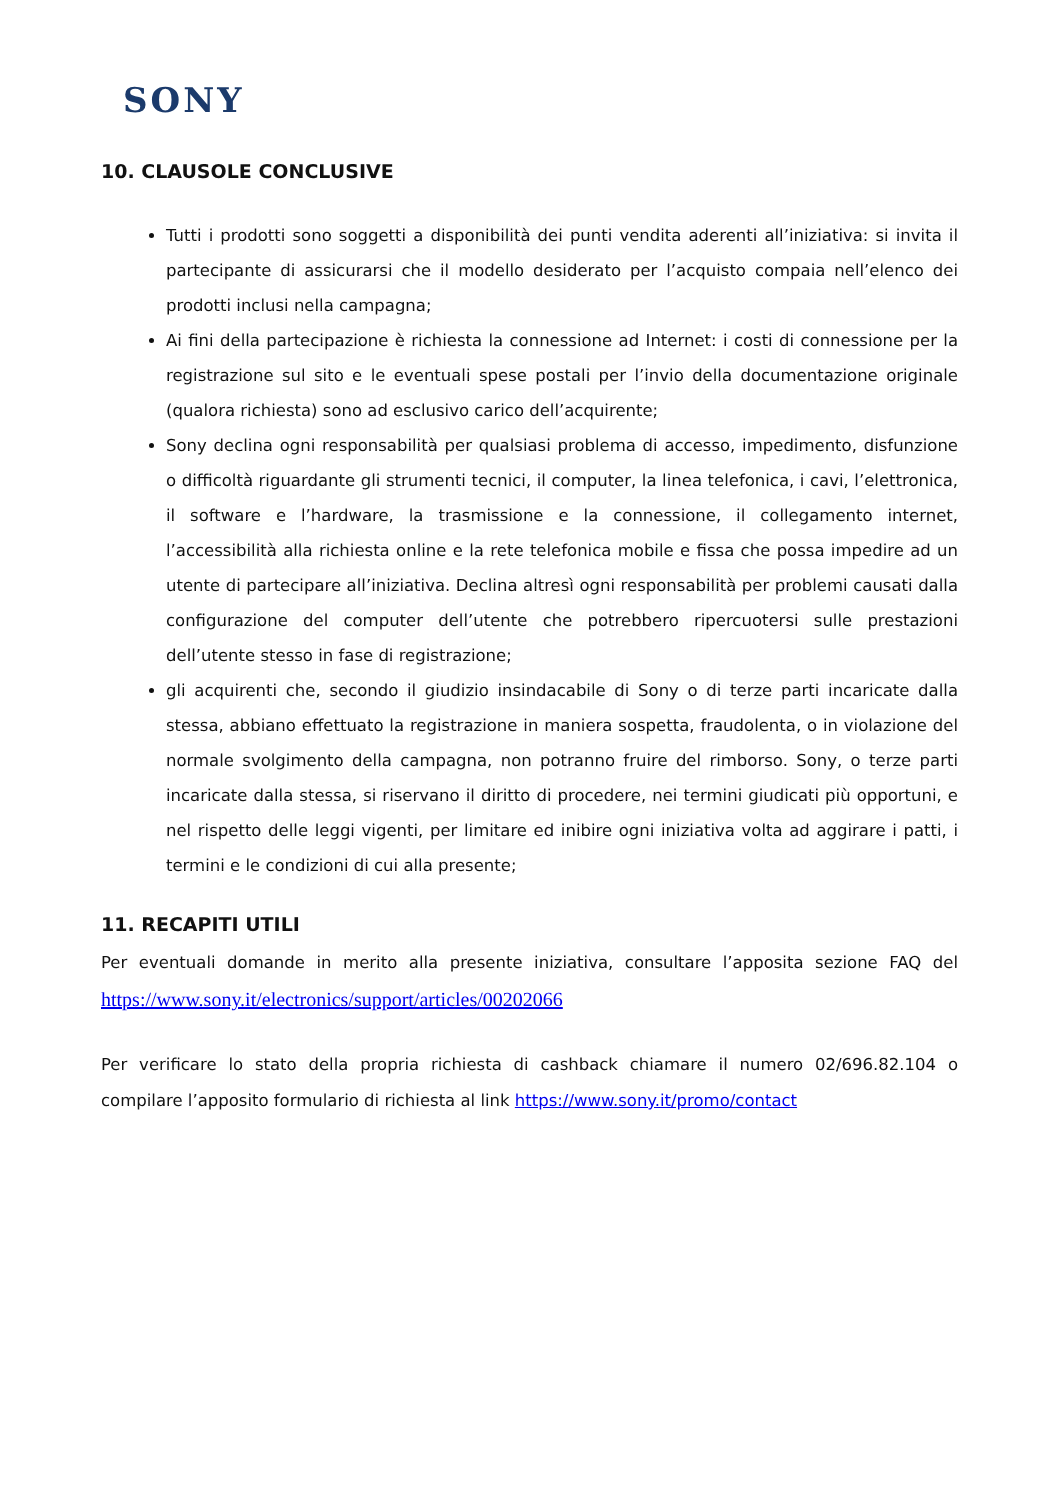SONY
10. CLAUSOLE CONCLUSIVE
Tutti i prodotti sono soggetti a disponibilità dei punti vendita aderenti all’iniziativa: si invita il partecipante di assicurarsi che il modello desiderato per l’acquisto compaia nell’elenco dei prodotti inclusi nella campagna;
Ai fini della partecipazione è richiesta la connessione ad Internet: i costi di connessione per la registrazione sul sito e le eventuali spese postali per l’invio della documentazione originale (qualora richiesta) sono ad esclusivo carico dell’acquirente;
Sony declina ogni responsabilità per qualsiasi problema di accesso, impedimento, disfunzione o difficoltà riguardante gli strumenti tecnici, il computer, la linea telefonica, i cavi, l’elettronica, il software e l’hardware, la trasmissione e la connessione, il collegamento internet, l’accessibilità alla richiesta online e la rete telefonica mobile e fissa che possa impedire ad un utente di partecipare all’iniziativa. Declina altresì ogni responsabilità per problemi causati dalla configurazione del computer dell’utente che potrebbero ripercuotersi sulle prestazioni dell’utente stesso in fase di registrazione;
gli acquirenti che, secondo il giudizio insindacabile di Sony o di terze parti incaricate dalla stessa, abbiano effettuato la registrazione in maniera sospetta, fraudolenta, o in violazione del normale svolgimento della campagna, non potranno fruire del rimborso. Sony, o terze parti incaricate dalla stessa, si riservano il diritto di procedere, nei termini giudicati più opportuni, e nel rispetto delle leggi vigenti, per limitare ed inibire ogni iniziativa volta ad aggirare i patti, i termini e le condizioni di cui alla presente;
11. RECAPITI UTILI
Per eventuali domande in merito alla presente iniziativa, consultare l’apposita sezione FAQ del https://www.sony.it/electronics/support/articles/00202066
Per verificare lo stato della propria richiesta di cashback chiamare il numero 02/696.82.104 o compilare l’apposito formulario di richiesta al link https://www.sony.it/promo/contact